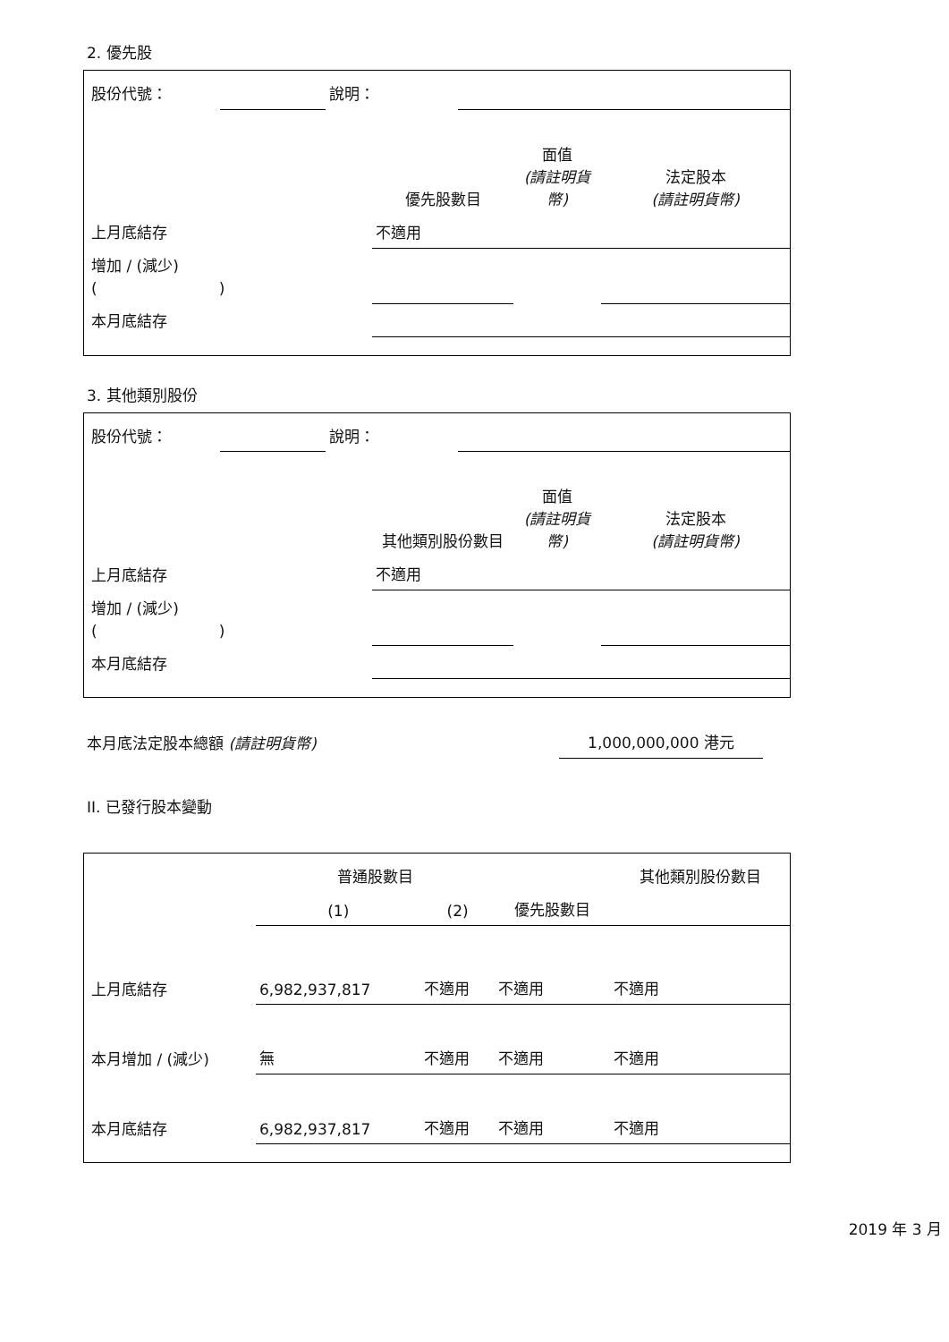2. 優先股
| 股份代號： | | 說明： | |
| | 優先股數目 | 面值 (請註明貨幣) | 法定股本 (請註明貨幣) |
| --- | --- | --- | --- |
| 上月底結存 | 不適用 | | |
| 增加 / (減少) ( ) | | | |
| 本月底結存 | | | |
3. 其他類別股份
| 股份代號： | | 說明： | |
| | 其他類別股份數目 | 面值 (請註明貨幣) | 法定股本 (請註明貨幣) |
| --- | --- | --- | --- |
| 上月底結存 | 不適用 | | |
| 增加 / (減少) ( ) | | | |
| 本月底結存 | | | |
| 本月底法定股本總額 (請註明貨幣) | 1,000,000,000 港元 |
II. 已發行股本變動
| | 普通股數目 | | | 其他類別股份數目 |
| --- | --- | --- | --- | --- |
| | (1) | (2) | 優先股數目 | |
| 上月底結存 | 6,982,937,817 | 不適用 | 不適用 | 不適用 |
| 本月增加 / (減少) | 無 | 不適用 | 不適用 | 不適用 |
| 本月底結存 | 6,982,937,817 | 不適用 | 不適用 | 不適用 |
2019 年 3 月